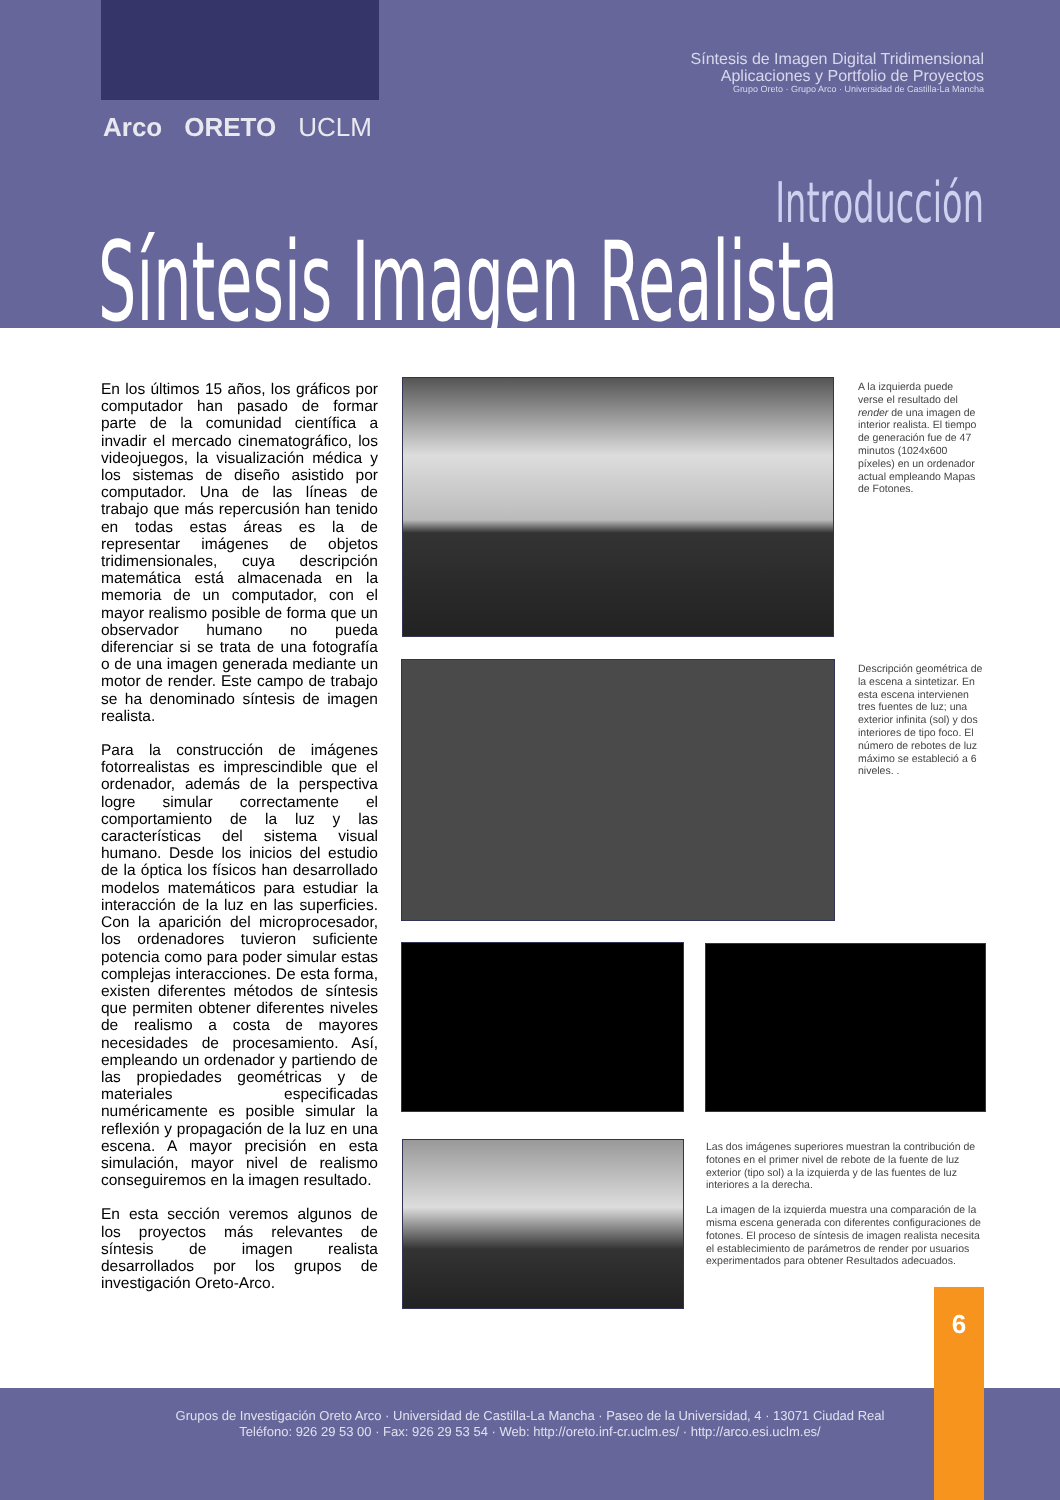Síntesis de Imagen Digital Tridimensional
Aplicaciones y Portfolio de Proyectos
Grupo Oreto · Grupo Arco · Universidad de Castilla-La Mancha
Arco ORETO UCLM
Introducción
Síntesis Imagen Realista
En los últimos 15 años, los gráficos por computador han pasado de formar parte de la comunidad científica a invadir el mercado cinematográfico, los videojuegos, la visualización médica y los sistemas de diseño asistido por computador. Una de las líneas de trabajo que más repercusión han tenido en todas estas áreas es la de representar imágenes de objetos tridimensionales, cuya descripción matemática está almacenada en la memoria de un computador, con el mayor realismo posible de forma que un observador humano no pueda diferenciar si se trata de una fotografía o de una imagen generada mediante un motor de render. Este campo de trabajo se ha denominado síntesis de imagen realista.
Para la construcción de imágenes fotorrealistas es imprescindible que el ordenador, además de la perspectiva logre simular correctamente el comportamiento de la luz y las características del sistema visual humano. Desde los inicios del estudio de la óptica los físicos han desarrollado modelos matemáticos para estudiar la interacción de la luz en las superficies. Con la aparición del microprocesador, los ordenadores tuvieron suficiente potencia como para poder simular estas complejas interacciones. De esta forma, existen diferentes métodos de síntesis que permiten obtener diferentes niveles de realismo a costa de mayores necesidades de procesamiento. Así, empleando un ordenador y partiendo de las propiedades geométricas y de materiales especificadas numéricamente es posible simular la reflexión y propagación de la luz en una escena. A mayor precisión en esta simulación, mayor nivel de realismo conseguiremos en la imagen resultado.
En esta sección veremos algunos de los proyectos más relevantes de síntesis de imagen realista desarrollados por los grupos de investigación Oreto-Arco.
A la izquierda puede verse el resultado del render de una imagen de interior realista. El tiempo de generación fue de 47 minutos (1024x600 píxeles) en un ordenador actual empleando Mapas de Fotones.
Descripción geométrica de la escena a sintetizar. En esta escena intervienen tres fuentes de luz; una exterior infinita (sol) y dos interiores de tipo foco. El número de rebotes de luz máximo se estableció a 6 niveles. .
Las dos imágenes superiores muestran la contribución de fotones en el primer nivel de rebote de la fuente de luz exterior (tipo sol) a la izquierda y de las fuentes de luz interiores a la derecha.
La imagen de la izquierda muestra una comparación de la misma escena generada con diferentes configuraciones de fotones. El proceso de síntesis de imagen realista necesita el establecimiento de parámetros de render por usuarios experimentados para obtener Resultados adecuados.
Grupos de Investigación Oreto Arco · Universidad de Castilla-La Mancha · Paseo de la Universidad, 4 · 13071 Ciudad Real
Teléfono: 926 29 53 00 · Fax: 926 29 53 54 · Web: http://oreto.inf-cr.uclm.es/ · http://arco.esi.uclm.es/
6